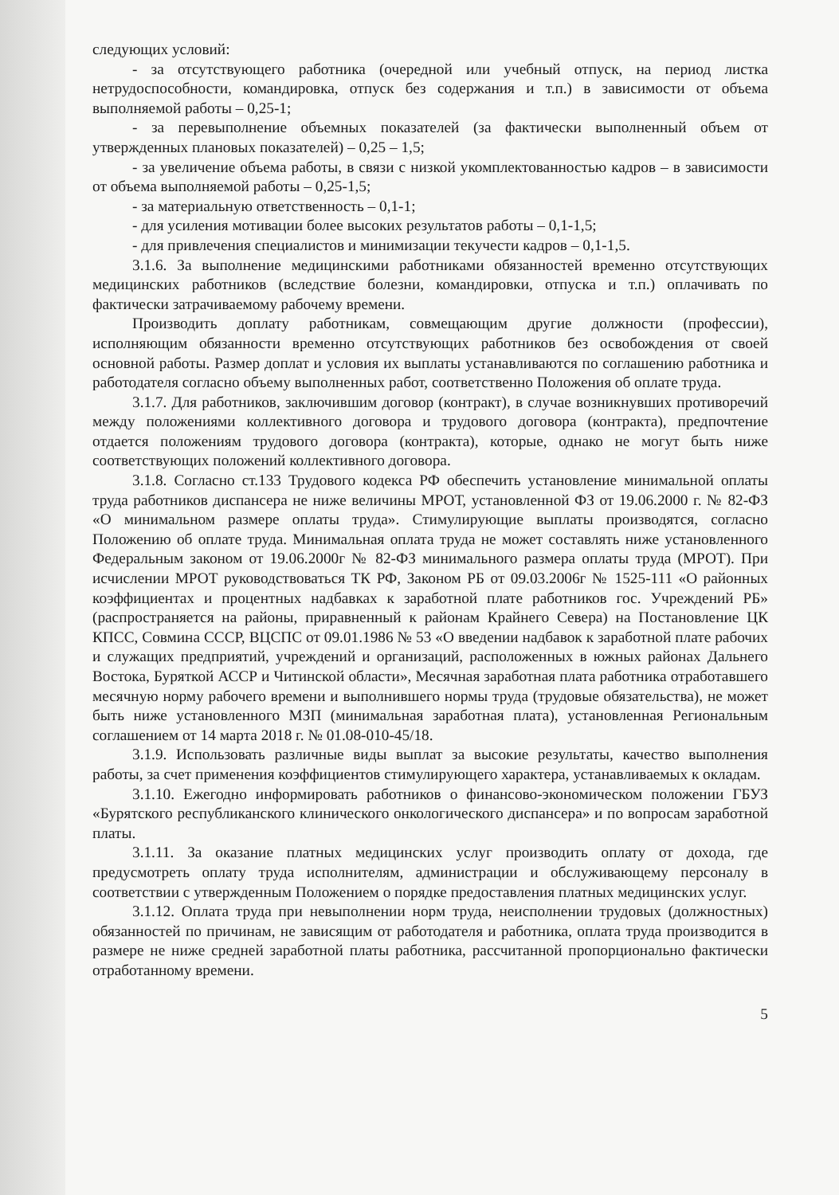следующих условий:
- за отсутствующего работника (очередной или учебный отпуск, на период листка нетрудоспособности, командировка, отпуск без содержания и т.п.) в зависимости от объема выполняемой работы – 0,25-1;
- за перевыполнение объемных показателей (за фактически выполненный объем от утвержденных плановых показателей) – 0,25 – 1,5;
- за увеличение объема работы, в связи с низкой укомплектованностью кадров – в зависимости от объема выполняемой работы – 0,25-1,5;
- за материальную ответственность – 0,1-1;
- для усиления мотивации более высоких результатов работы – 0,1-1,5;
- для привлечения специалистов и минимизации текучести кадров – 0,1-1,5.
3.1.6. За выполнение медицинскими работниками обязанностей временно отсутствующих медицинских работников (вследствие болезни, командировки, отпуска и т.п.) оплачивать по фактически затрачиваемому рабочему времени.
Производить доплату работникам, совмещающим другие должности (профессии), исполняющим обязанности временно отсутствующих работников без освобождения от своей основной работы. Размер доплат и условия их выплаты устанавливаются по соглашению работника и работодателя согласно объему выполненных работ, соответственно Положения об оплате труда.
3.1.7. Для работников, заключившим договор (контракт), в случае возникнувших противоречий между положениями коллективного договора и трудового договора (контракта), предпочтение отдается положениям трудового договора (контракта), которые, однако не могут быть ниже соответствующих положений коллективного договора.
3.1.8. Согласно ст.133 Трудового кодекса РФ обеспечить установление минимальной оплаты труда работников диспансера не ниже величины МРОТ, установленной ФЗ от 19.06.2000 г. № 82-ФЗ «О минимальном размере оплаты труда». Стимулирующие выплаты производятся, согласно Положению об оплате труда. Минимальная оплата труда не может составлять ниже установленного Федеральным законом от 19.06.2000г № 82-ФЗ минимального размера оплаты труда (МРОТ). При исчислении МРОТ руководствоваться ТК РФ, Законом РБ от 09.03.2006г № 1525-111 «О районных коэффициентах и процентных надбавках к заработной плате работников гос. Учреждений РБ» (распространяется на районы, приравненный к районам Крайнего Севера) на Постановление ЦК КПСС, Совмина СССР, ВЦСПС от 09.01.1986 № 53 «О введении надбавок к заработной плате рабочих и служащих предприятий, учреждений и организаций, расположенных в южных районах Дальнего Востока, Буряткой АССР и Читинской области», Месячная заработная плата работника отработавшего месячную норму рабочего времени и выполнившего нормы труда (трудовые обязательства), не может быть ниже установленного МЗП (минимальная заработная плата), установленная Региональным соглашением от 14 марта 2018 г. № 01.08-010-45/18.
3.1.9. Использовать различные виды выплат за высокие результаты, качество выполнения работы, за счет применения коэффициентов стимулирующего характера, устанавливаемых к окладам.
3.1.10. Ежегодно информировать работников о финансово-экономическом положении ГБУЗ «Бурятского республиканского клинического онкологического диспансера» и по вопросам заработной платы.
3.1.11. За оказание платных медицинских услуг производить оплату от дохода, где предусмотреть оплату труда исполнителям, администрации и обслуживающему персоналу в соответствии с утвержденным Положением о порядке предоставления платных медицинских услуг.
3.1.12. Оплата труда при невыполнении норм труда, неисполнении трудовых (должностных) обязанностей по причинам, не зависящим от работодателя и работника, оплата труда производится в размере не ниже средней заработной платы работника, рассчитанной пропорционально фактически отработанному времени.
5